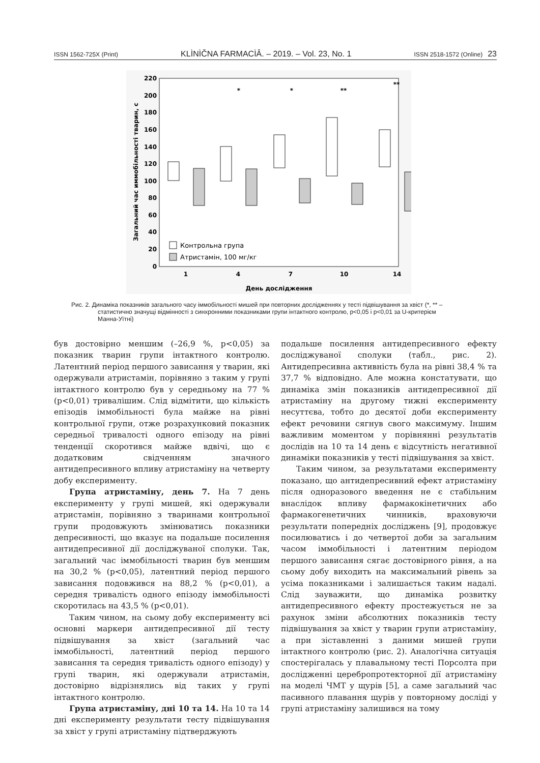ISSN 1562-725X (Print) KLÌNÌČNA FARMACÌÂ. – 2019. – Vol. 23, No. 1 ISSN 2518-1572 (Online) 23
220
200
180
160
140
120
100
80
60
40
20
0
1
4
7
10
14
День дослідження
Загальний час иммобільності тварин, с
Контрольна група
Атристамін, 100 мг/кг
*
*
**
**
Рис. 2. Динаміка показників загального часу іммобільності мишей при повторних дослідженнях у тесті підвішування за хвіст (*, ** – статистично значущі відмінності з синхронними показниками групи інтактного контролю, p<0,05 і p<0,01 за U-критерієм Манна-Уїтні)
був достовірно меншим (–26,9 %, p<0,05) за показник тварин групи інтактного контролю. Латентний період першого зависання у тварин, які одержували атристамін, порівняно з таким у групі інтактного контролю був у середньому на 77 % (p<0,01) тривалішим. Слід відмітити, що кількість епізодів іммобільності була майже на рівні контрольної групи, отже розрахунковий показник середньої тривалості одного епізоду на рівні тенденції скоротився майже вдвічі, що є додатковим свідченням значного антидепресивного впливу атристаміну на четверту добу експерименту.
Група атристаміну, день 7. На 7 день експерименту у групі мишей, які одержували атристамін, порівняно з тваринами контрольної групи продовжують змінюватись показники депресивності, що вказує на подальше посилення антидепресивної дії досліджуваної сполуки. Так, загальний час іммобільності тварин був меншим на 30,2 % (p<0,05), латентний період першого зависання подовжився на 88,2 % (p<0,01), а середня тривалість одного епізоду іммобільності скоротилась на 43,5 % (p<0,01).
Таким чином, на сьому добу експерименту всі основні маркери антидепресивної дії тесту підвішування за хвіст (загальний час іммобільності, латентний період першого зависання та середня тривалість одного епізоду) у групі тварин, які одержували атристамін, достовірно відрізнялись від таких у групі інтактного контролю.
Група атристаміну, дні 10 та 14. На 10 та 14 дні експерименту результати тесту підвішування за хвіст у групі атристаміну підтверджують
подальше посилення антидепресивного ефекту досліджуваної сполуки (табл., рис. 2). Антидепресивна активність була на рівні 38,4 % та 37,7 % відповідно. Але можна констатувати, що динаміка змін показників антидепресивної дії атристаміну на другому тижні експерименту несуттєва, тобто до десятої доби експерименту ефект речовини сягнув свого максимуму. Іншим важливим моментом у порівнянні результатів дослідів на 10 та 14 день є відсутність негативної динаміки показників у тесті підвішування за хвіст.
Таким чином, за результатами експерименту показано, що антидепресивний ефект атристаміну після одноразового введення не є стабільним внаслідок впливу фармакокінетичних або фармакогенетичних чинників, враховуючи результати попередніх досліджень [9], продовжує посилюватись і до четвертої доби за загальним часом іммобільності і латентним періодом першого зависання сягає достовірного рівня, а на сьому добу виходить на максимальний рівень за усіма показниками і залишається таким надалі. Слід зауважити, що динаміка розвитку антидепресивного ефекту простежується не за рахунок зміни абсолютних показників тесту підвішування за хвіст у тварин групи атристаміну, а при зіставленні з даними мишей групи інтактного контролю (рис. 2). Аналогічна ситуація спостерігалась у плавальному тесті Порсолта при дослідженні церебропротекторної дії атристаміну на моделі ЧМТ у щурів [5], а саме загальний час пасивного плавання щурів у повторному досліді у групі атристаміну залишився на тому